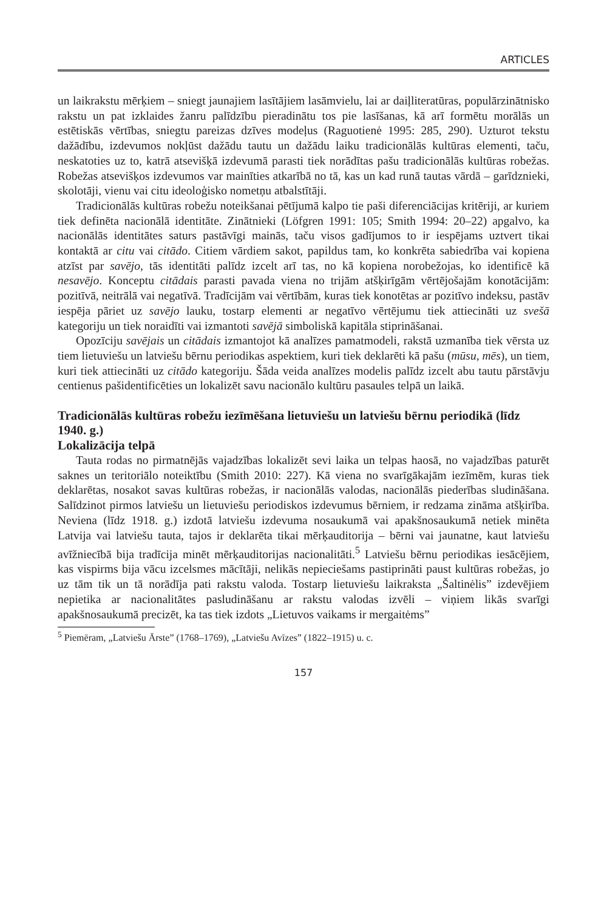ARTICLES
un laikrakstu mērķiem – sniegt jaunajiem lasītājiem lasāmvielu, lai ar daiļliteratūras, populārzinātnisko rakstu un pat izklaides žanru palīdzību pieradinātu tos pie lasīšanas, kā arī formētu morālās un estētiskās vērtības, sniegtu pareizas dzīves modeļus (Raguotienė 1995: 285, 290). Uzturot tekstu dažādību, izdevumos nokļūst dažādu tautu un dažādu laiku tradicionālās kultūras elementi, taču, neskatoties uz to, katrā atsevišķā izdevumā parasti tiek norādītas pašu tradicionālās kultūras robežas. Robežas atsevišķos izdevumos var mainīties atkarībā no tā, kas un kad runā tautas vārdā – garīdznieki, skolotāji, vienu vai citu ideoloģisko nometņu atbalstītāji.
Tradicionālās kultūras robežu noteikšanai pētījumā kalpo tie paši diferenciācijas kritēriji, ar kuriem tiek definēta nacionālā identitāte. Zinātnieki (Löfgren 1991: 105; Smith 1994: 20–22) apgalvo, ka nacionālās identitātes saturs pastāvīgi mainās, taču visos gadījumos to ir iespējams uztvert tikai kontaktā ar citu vai citādo. Citiem vārdiem sakot, papildus tam, ko konkrēta sabiedrība vai kopiena atzīst par savējo, tās identitāti palīdz izcelt arī tas, no kā kopiena norobežojas, ko identificē kā nesavējo. Konceptu citādais parasti pavada viena no trijām atšķirīgām vērtējošajām konotācijām: pozitīvā, neitrālā vai negatīvā. Tradīcijām vai vērtībām, kuras tiek konotētas ar pozitīvo indeksu, pastāv iespēja pāriet uz savējo lauku, tostarp elementi ar negatīvo vērtējumu tiek attiecināti uz svešā kategoriju un tiek noraidīti vai izmantoti savējā simboliskā kapitāla stiprināšanai.
Opozīciju savējais un citādais izmantojot kā analīzes pamatmodeli, rakstā uzmanība tiek vērsta uz tiem lietuviešu un latviešu bērnu periodikas aspektiem, kuri tiek deklarēti kā pašu (mūsu, mēs), un tiem, kuri tiek attiecināti uz citādo kategoriju. Šāda veida analīzes modelis palīdz izcelt abu tautu pārstāvju centienus pašidentificēties un lokalizēt savu nacionālo kultūru pasaules telpā un laikā.
Tradicionālās kultūras robežu iezīmēšana lietuviešu un latviešu bērnu periodikā (līdz 1940. g.)
Lokalizācija telpā
Tauta rodas no pirmatnējās vajadzības lokalizēt sevi laika un telpas haosā, no vajadzības paturēt saknes un teritoriālo noteiktību (Smith 2010: 227). Kā viena no svarīgākajām iezīmēm, kuras tiek deklarētas, nosakot savas kultūras robežas, ir nacionālās valodas, nacionālās piederības sludināšana. Salīdzinot pirmos latviešu un lietuviešu periodiskos izdevumus bērniem, ir redzama zināma atšķirība. Neviena (līdz 1918. g.) izdotā latviešu izdevuma nosaukumā vai apakšnosaukumā netiek minēta Latvija vai latviešu tauta, tajos ir deklarēta tikai mērķauditorija – bērni vai jaunatne, kaut latviešu avīžniecībā bija tradīcija minēt mērķauditorijas nacionalitāti.<sup>5</sup> Latviešu bērnu periodikas iesācējiem, kas vispirms bija vācu izcelsmes mācītāji, nelikās nepieciešams pastiprināti paust kultūras robežas, jo uz tām tik un tā norādīja pati rakstu valoda. Tostarp lietuviešu laikraksta „Šaltinėlis” izdevējiem nepietika ar nacionalitātes pasludināšanu ar rakstu valodas izvēli – viņiem likās svarīgi apakšnosaukumā precizēt, ka tas tiek izdots „Lietuvos vaikams ir mergaitėms”
<sup>5</sup> Piemēram, „Latviešu Ārste” (1768–1769), „Latviešu Avīzes” (1822–1915) u. c.
157